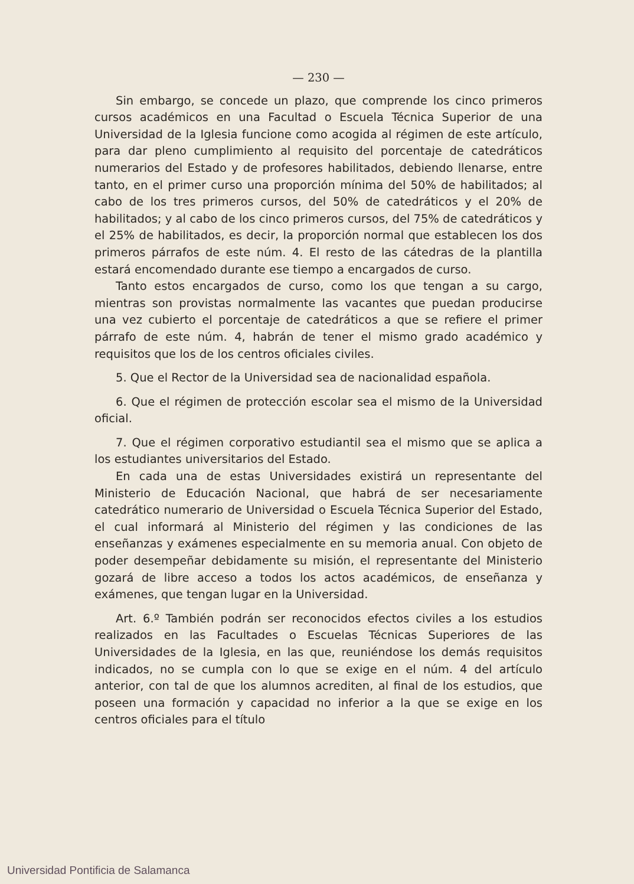— 230 —
Sin embargo, se concede un plazo, que comprende los cinco primeros cursos académicos en una Facultad o Escuela Técnica Superior de una Universidad de la Iglesia funcione como acogida al régimen de este artículo, para dar pleno cumplimiento al requisito del porcentaje de catedráticos numerarios del Estado y de profesores habilitados, debiendo llenarse, entre tanto, en el primer curso una proporción mínima del 50% de habilitados; al cabo de los tres primeros cursos, del 50% de catedráticos y el 20% de habilitados; y al cabo de los cinco primeros cursos, del 75% de catedráticos y el 25% de habilitados, es decir, la proporción normal que establecen los dos primeros párrafos de este núm. 4. El resto de las cátedras de la plantilla estará encomendado durante ese tiempo a encargados de curso.
Tanto estos encargados de curso, como los que tengan a su cargo, mientras son provistas normalmente las vacantes que puedan producirse una vez cubierto el porcentaje de catedráticos a que se refiere el primer párrafo de este núm. 4, habrán de tener el mismo grado académico y requisitos que los de los centros oficiales civiles.
5. Que el Rector de la Universidad sea de nacionalidad española.
6. Que el régimen de protección escolar sea el mismo de la Universidad oficial.
7. Que el régimen corporativo estudiantil sea el mismo que se aplica a los estudiantes universitarios del Estado.
En cada una de estas Universidades existirá un representante del Ministerio de Educación Nacional, que habrá de ser necesariamente catedrático numerario de Universidad o Escuela Técnica Superior del Estado, el cual informará al Ministerio del régimen y las condiciones de las enseñanzas y exámenes especialmente en su memoria anual. Con objeto de poder desempeñar debidamente su misión, el representante del Ministerio gozará de libre acceso a todos los actos académicos, de enseñanza y exámenes, que tengan lugar en la Universidad.
Art. 6.º También podrán ser reconocidos efectos civiles a los estudios realizados en las Facultades o Escuelas Técnicas Superiores de las Universidades de la Iglesia, en las que, reuniéndose los demás requisitos indicados, no se cumpla con lo que se exige en el núm. 4 del artículo anterior, con tal de que los alumnos acrediten, al final de los estudios, que poseen una formación y capacidad no inferior a la que se exige en los centros oficiales para el título
Universidad Pontificia de Salamanca